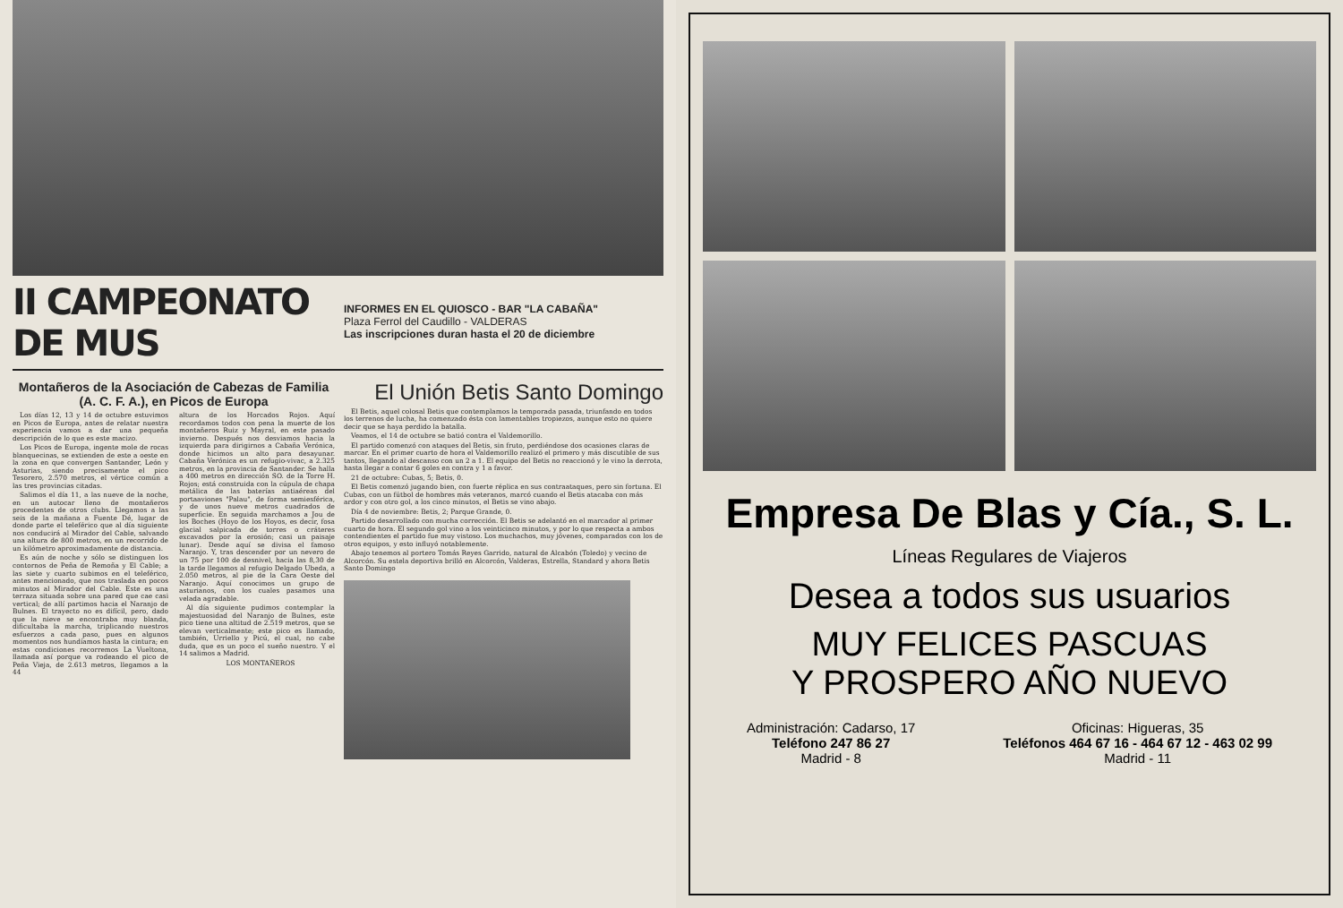II CAMPEONATO DE MUS
INFORMES EN EL QUIOSCO - BAR "LA CABAÑA"
Plaza Ferrol del Caudillo - VALDERAS
Las inscripciones duran hasta el 20 de diciembre
Montañeros de la Asociación de Cabezas de Familia (A. C. F. A.), en Picos de Europa
Los días 12, 13 y 14 de octubre estuvimos en Picos de Europa, antes de relatar nuestra experiencia vamos a dar una pequeña descripción de lo que es este macizo.
Los Picos de Europa, ingente mole de rocas blanquecinas, se extienden de este a oeste en la zona en que convergen Santander, León y Asturias, siendo precisamente el pico Tesorero, 2.570 metros, el vértice común a las tres provincias citadas.
Salimos el día 11, a las nueve de la noche, en un autocar lleno de montañeros procedentes de otros clubs. Llegamos a las seis de la mañana a Fuente Dé, lugar de donde parte el teleférico que al día siguiente nos conducirá al Mirador del Cable, salvando una altura de 800 metros, en un recorrido de un kilómetro aproximadamente de distancia.
Es aún de noche y sólo se distinguen los contornos de Peña de Remoña y El Cable; a las siete y cuarto subimos en el teleférico, antes mencionado, que nos traslada en pocos minutos al Mirador del Cable. Este es una terraza situada sobre una pared que cae casi vertical; de allí partimos hacia el Naranjo de Bulnes. El trayecto no es difícil, pero, dado que la nieve se encontraba muy blanda, dificultaba la marcha, triplicando nuestros esfuerzos a cada paso, pues en algunos momentos nos hundíamos hasta la cintura; en estas condiciones recorremos La Vueltona, llamada así porque va rodeando el pico de Peña Vieja, de 2.613 metros, llegamos a la altura de los Horcados Rojos. Aquí recordamos todos con pena la muerte de los montañeros Ruiz y Mayral, en este pasado invierno. Después nos desviamos hacia la izquierda para dirigirnos a Cabaña Verónica, donde hicimos un alto para desayunar. Cabaña Verónica es un refugio-vivac, a 2.325 metros, en la provincia de Santander. Se halla a 400 metros en dirección SO. de la Torre H. Rojos; está construida con la cúpula de chapa metálica de las baterías antiaéreas del portaaviones "Palau", de forma semiesférica, y de unos nueve metros cuadrados de superficie. En seguida marchamos a Jou de los Boches (Hoyo de los Hoyos, es decir, fosa glacial salpicada de torres o cráteres excavados por la erosión; casi un paisaje lunar). Desde aquí se divisa el famoso Naranjo. Y, tras descender por un nevero de un 75 por 100 de desnivel, hacia las 8,30 de la tarde llegamos al refugio Delgado Ubeda, a 2.050 metros, al pie de la Cara Oeste del Naranjo. Aquí conocimos un grupo de asturianos, con los cuales pasamos una velada agradable.
Al día siguiente pudimos contemplar la majestuosidad del Naranjo de Bulnes, este pico tiene una altitud de 2.519 metros, que se elevan verticalmente; este pico es llamado, también, Urriello y Picú, el cual, no cabe duda, que es un poco el sueño nuestro. Y el 14 salimos a Madrid.
LOS MONTAÑEROS
44
El Unión Betis Santo Domingo
El Betis, aquel colosal Betis que contemplamos la temporada pasada, triunfando en todos los terrenos de lucha, ha comenzado ésta con lamentables tropiezos, aunque esto no quiere decir que se haya perdido la batalla.
Veamos, el 14 de octubre se batió contra el Valdemorillo.
El partido comenzó con ataques del Betis, sin fruto, perdiéndose dos ocasiones claras de marcar. En el primer cuarto de hora el Valdemorillo realizó el primero y más discutible de sus tantos, llegando al descanso con un 2 a 1. El equipo del Betis no reaccionó y le vino la derrota, hasta llegar a contar 6 goles en contra y 1 a favor.
21 de octubre: Cubas, 5; Betis, 0.
El Betis comenzó jugando bien, con fuerte réplica en sus contraataques, pero sin fortuna. El Cubas, con un fútbol de hombres más veteranos, marcó cuando el Betis atacaba con más ardor y con otro gol, a los cinco minutos, el Betis se vino abajo.
Día 4 de noviembre: Betis, 2; Parque Grande, 0.
Partido desarrollado con mucha corrección. El Betis se adelantó en el marcador al primer cuarto de hora. El segundo gol vino a los veinticinco minutos, y por lo que respecta a ambos contendientes el partido fue muy vistoso. Los muchachos, muy jóvenes, comparados con los de otros equipos, y esto influyó notablemente.
Abajo tenemos al portero Tomás Reyes Garrido, natural de Alcabón (Toledo) y vecino de Alcorcón. Su estela deportiva brilló en Alcorcón, Valderas, Estrella, Standard y ahora Betis Santo Domingo
Empresa De Blas y Cía., S. L.
Líneas Regulares de Viajeros
Desea a todos sus usuarios
MUY FELICES PASCUAS
Y PROSPERO AÑO NUEVO
Administración: Cadarso, 17
Teléfono 247 86 27
Madrid - 8
Oficinas: Higueras, 35
Teléfonos 464 67 16 - 464 67 12 - 463 02 99
Madrid - 11